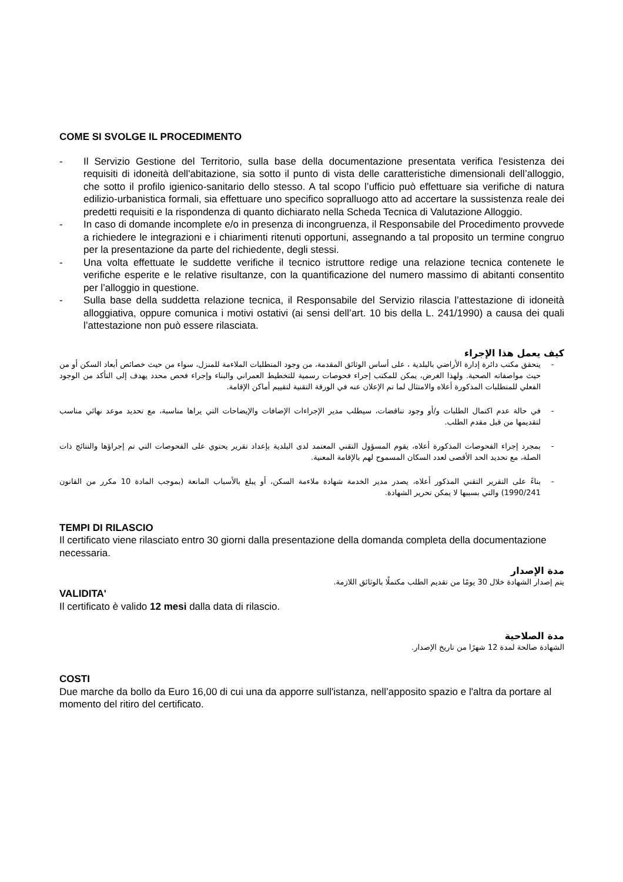COME SI SVOLGE IL PROCEDIMENTO
- Il Servizio Gestione del Territorio, sulla base della documentazione presentata verifica l'esistenza dei requisiti di idoneità dell'abitazione, sia sotto il punto di vista delle caratteristiche dimensionali dell’alloggio, che sotto il profilo igienico-sanitario dello stesso. A tal scopo l’ufficio può effettuare sia verifiche di natura edilizio-urbanistica formali, sia effettuare uno specifico sopralluogo atto ad accertare la sussistenza reale dei predetti requisiti e la rispondenza di quanto dichiarato nella Scheda Tecnica di Valutazione Alloggio.
- In caso di domande incomplete e/o in presenza di incongruenza, il Responsabile del Procedimento provvede a richiedere le integrazioni e i chiarimenti ritenuti opportuni, assegnando a tal proposito un termine congruo per la presentazione da parte del richiedente, degli stessi.
- Una volta effettuate le suddette verifiche il tecnico istruttore redige una relazione tecnica contenete le verifiche esperite e le relative risultanze, con la quantificazione del numero massimo di abitanti consentito per l’alloggio in questione.
- Sulla base della suddetta relazione tecnica, il Responsabile del Servizio rilascia l’attestazione di idoneità alloggiativa, oppure comunica i motivi ostativi (ai sensi dell’art. 10 bis della L. 241/1990) a causa dei quali l’attestazione non può essere rilasciata.
كيف يعمل هذا الإجراء
- يتحقق مكتب دائرة إدارة الأراضي بالبلدية ، على أساس الوثائق المقدمة، من وجود المتطلبات الملاءمة للمنزل، سواء من حيث خصائص أبعاد السكن أو من حيث مواصفاته الصحية. ولهذا الغرض، يمكن للمكتب إجراء فحوصات رسمية للتخطيط العمراني والبناء وإجراء فحص محدد يهدف إلى التأكد من الوجود الفعلي للمتطلبات المذكورة أعلاه والامتثال لما تم الإعلان عنه في الورقة التقنية لتقييم أماكن الإقامة.
- في حالة عدم اكتمال الطلبات و/أو وجود تناقضات، سيطلب مدير الإجراءات الإضافات والإيضاحات التي يراها مناسبة، مع تحديد موعد نهائي مناسب لتقديمها من قبل مقدم الطلب.
- بمجرد إجراء الفحوصات المذكورة أعلاه، يقوم المسؤول التقني المعتمد لدى البلدية بإعداد تقرير يحتوي على الفحوصات التي تم إجراؤها والنتائج ذات الصلة، مع تحديد الحد الأقصى لعدد السكان المسموح لهم بالإقامة المعنية.
- بناءً على التقرير التقني المذكور أعلاه، يصدر مدير الخدمة شهادة ملاءمة السكن، أو يبلغ بالأسباب المانعة (بموجب المادة 10 مكرر من القانون 1990/241) والتي بسببها لا يمكن تحرير الشهادة.
TEMPI DI RILASCIO
Il certificato viene rilasciato entro 30 giorni dalla presentazione della domanda completa della documentazione necessaria.
مدة الإصدار
يتم إصدار الشهادة خلال 30 يومًا من تقديم الطلب مكتملًا بالوثائق اللازمة.
VALIDITA'
Il certificato è valido 12 mesi dalla data di rilascio.
مدة الصلاحية
الشهادة صالحة لمدة 12 شهرًا من تاريخ الإصدار.
COSTI
Due marche da bollo da Euro 16,00 di cui una da apporre sull'istanza, nell’apposito spazio e l'altra da portare al momento del ritiro del certificato.